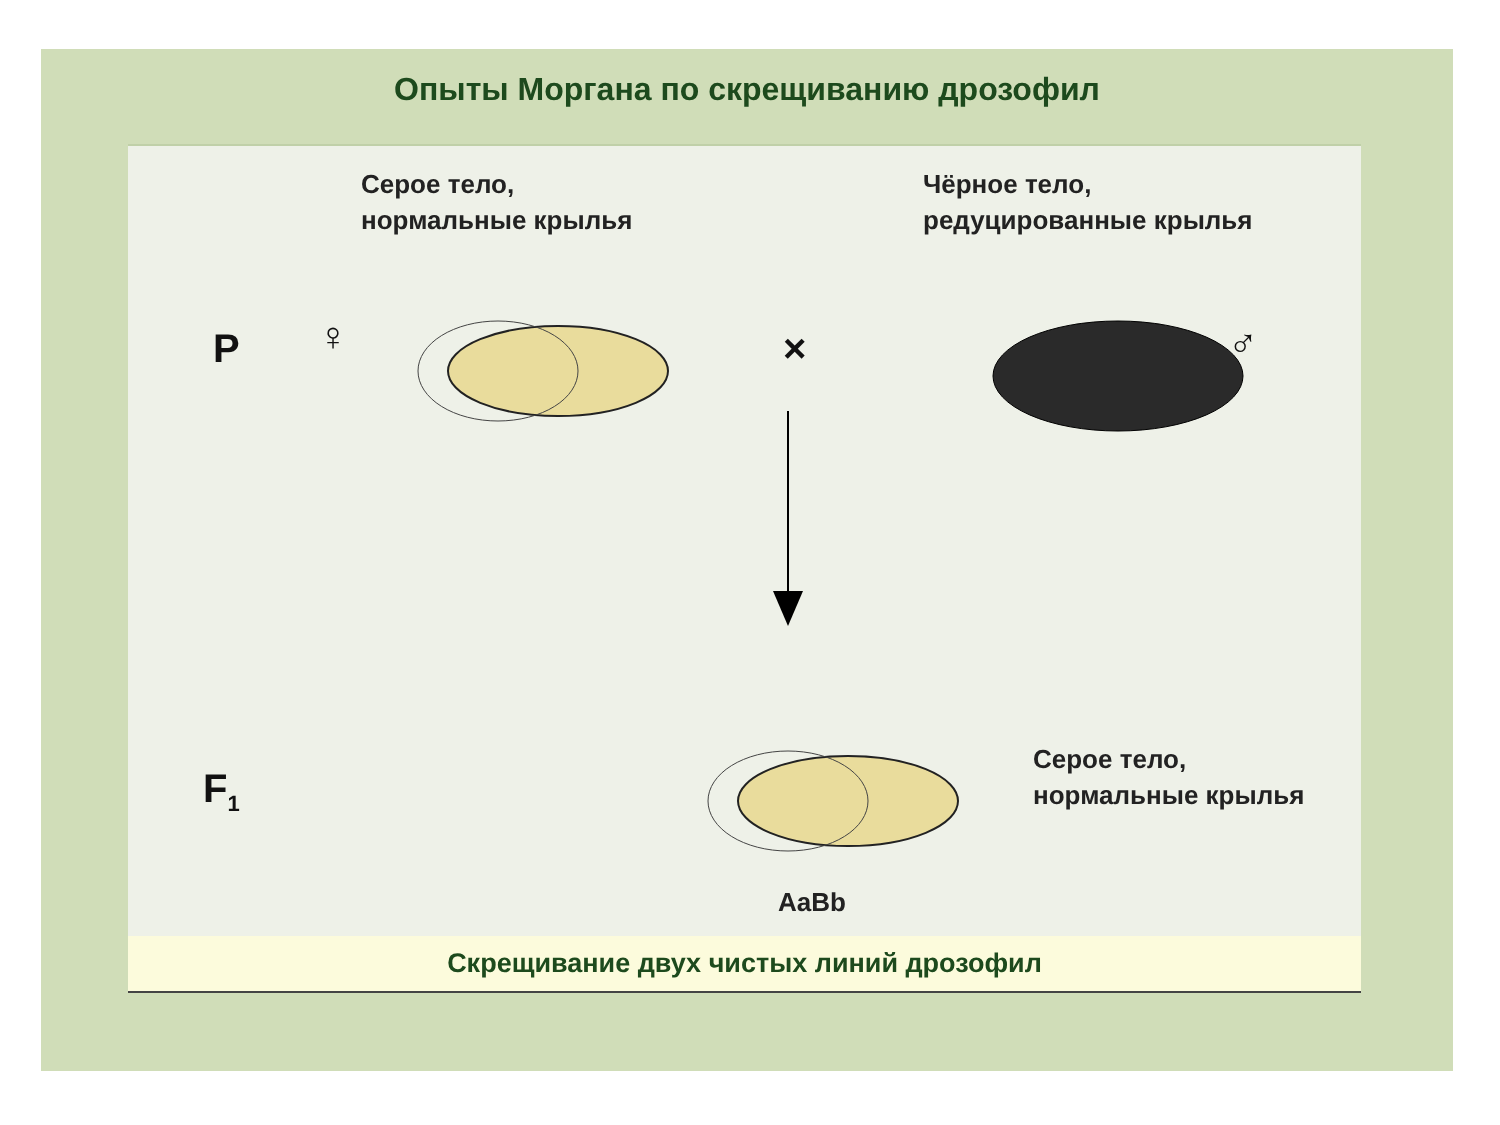Опыты Моргана по скрещиванию дрозофил
Серое тело,
нормальные крылья
Чёрное тело,
редуцированные крылья
P ♀ × ♂
F<sub>1</sub>
Серое тело,
нормальные крылья
AaBb
Скрещивание двух чистых линий дрозофил